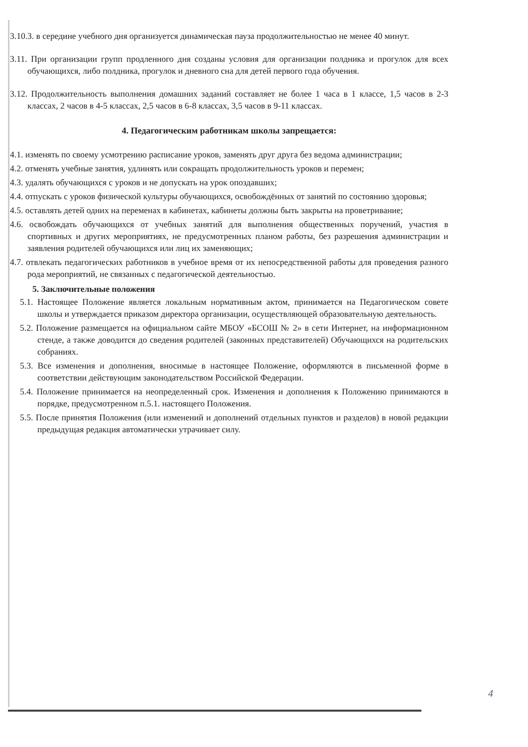3.10.3. в середине учебного дня организуется динамическая пауза продолжительностью не менее 40 минут.
3.11. При организации групп продленного дня созданы условия для организации полдника и прогулок для всех обучающихся, либо полдника, прогулок и дневного сна для детей первого года обучения.
3.12. Продолжительность выполнения домашних заданий составляет не более 1 часа в 1 классе, 1,5 часов в 2-3 классах, 2 часов в 4-5 классах, 2,5 часов в 6-8 классах, 3,5 часов в 9-11 классах.
4. Педагогическим работникам школы запрещается:
4.1. изменять по своему усмотрению расписание уроков, заменять друг друга без ведома администрации;
4.2. отменять учебные занятия, удлинять или сокращать продолжительность уроков и перемен;
4.3. удалять обучающихся с уроков и не допускать на урок опоздавших;
4.4. отпускать с уроков физической культуры обучающихся, освобождённых от занятий по состоянию здоровья;
4.5. оставлять детей одних на переменах в кабинетах, кабинеты должны быть закрыты на проветривание;
4.6. освобождать обучающихся от учебных занятий для выполнения общественных поручений, участия в спортивных и других мероприятиях, не предусмотренных планом работы, без разрешения администрации и заявления родителей обучающихся или лиц их заменяющих;
4.7. отвлекать педагогических работников в учебное время от их непосредственной работы для проведения разного рода мероприятий, не связанных с педагогической деятельностью.
5. Заключительные положения
5.1. Настоящее Положение является локальным нормативным актом, принимается на Педагогическом совете школы и утверждается приказом директора организации, осуществляющей образовательную деятельность.
5.2. Положение размещается на официальном сайте МБОУ «БСОШ № 2» в сети Интернет, на информационном стенде, а также доводится до сведения родителей (законных представителей) Обучающихся на родительских собраниях.
5.3. Все изменения и дополнения, вносимые в настоящее Положение, оформляются в письменной форме в соответствии действующим законодательством Российской Федерации.
5.4. Положение принимается на неопределенный срок. Изменения и дополнения к Положению принимаются в порядке, предусмотренном п.5.1. настоящего Положения.
5.5. После принятия Положения (или изменений и дополнений отдельных пунктов и разделов) в новой редакции предыдущая редакция автоматически утрачивает силу.
4